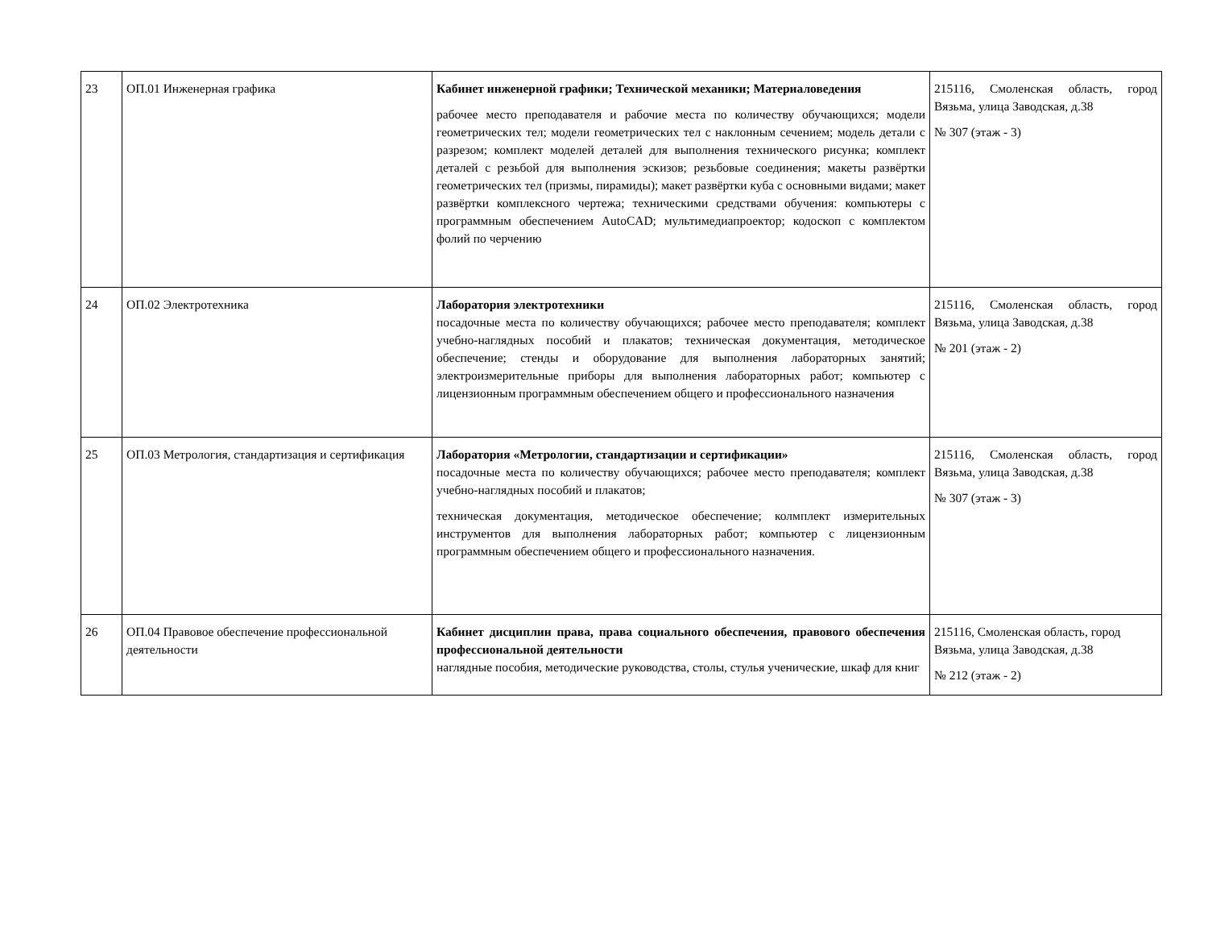| 23 | ОП.01 Инженерная графика | Кабинет инженерной графики; Технической механики; Материаловедения рабочее место преподавателя и рабочие места по количеству обучающихся; модели геометрических тел; модели геометрических тел с наклонным сечением; модель детали с разрезом; комплект моделей деталей для выполнения технического рисунка; комплект деталей с резьбой для выполнения эскизов; резьбовые соединения; макеты развёртки геометрических тел (призмы, пирамиды); макет развёртки куба с основными видами; макет развёртки комплексного чертежа; техническими средствами обучения: компьютеры с программным обеспечением AutoCAD; мультимедиапроектор; кодоскоп с комплектом фолий по черчению | 215116, Смоленская область, город Вязьма, улица Заводская, д.38 № 307 (этаж - 3) |
| 24 | ОП.02 Электротехника | Лаборатория электротехники посадочные места по количеству обучающихся; рабочее место преподавателя; комплект учебно-наглядных пособий и плакатов; техническая документация, методическое обеспечение; стенды и оборудование для выполнения лабораторных занятий; электроизмерительные приборы для выполнения лабораторных работ; компьютер с лицензионным программным обеспечением общего и профессионального назначения | 215116, Смоленская область, город Вязьма, улица Заводская, д.38 № 201 (этаж - 2) |
| 25 | ОП.03 Метрология, стандартизация и сертификация | Лаборатория «Метрологии, стандартизации и сертификации» посадочные места по количеству обучающихся; рабочее место преподавателя; комплект учебно-наглядных пособий и плакатов; техническая документация, методическое обеспечение; колмплект измерительных инструментов для выполнения лабораторных работ; компьютер с лицензионным программным обеспечением общего и профессионального назначения. | 215116, Смоленская область, город Вязьма, улица Заводская, д.38 № 307 (этаж - 3) |
| 26 | ОП.04 Правовое обеспечение профессиональной деятельности | Кабинет дисциплин права, права социального обеспечения, правового обеспечения профессиональной деятельности наглядные пособия, методические руководства, столы, стулья ученические, шкаф для книг | 215116, Смоленская область, город Вязьма, улица Заводская, д.38 № 212 (этаж - 2) |